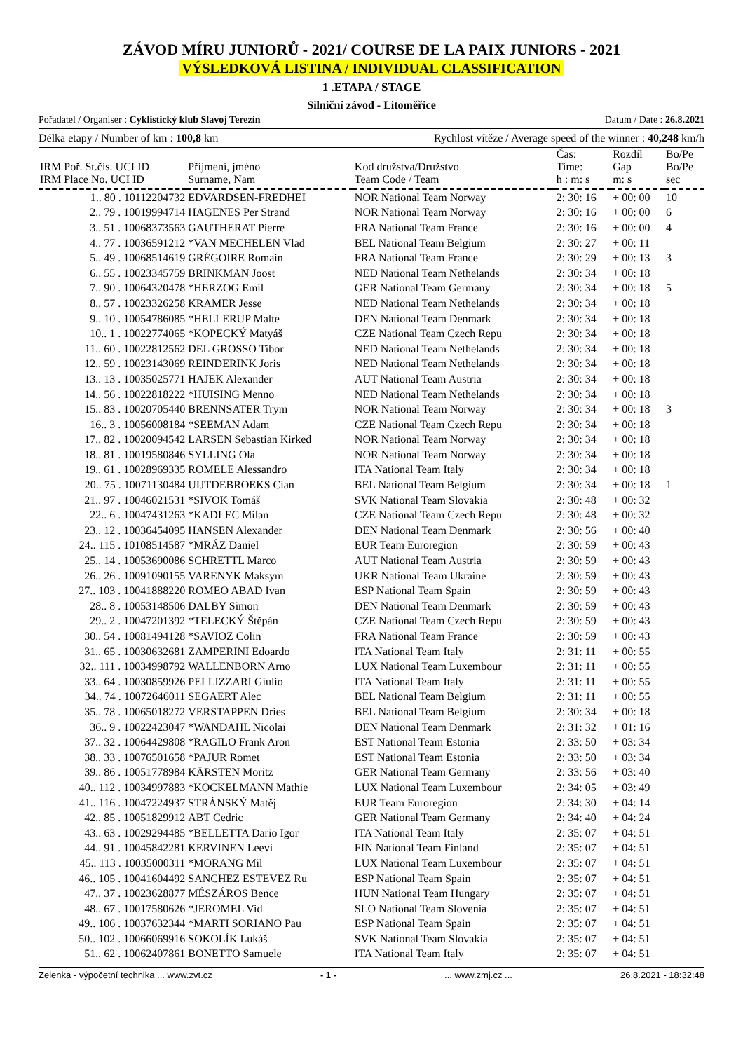ZÁVOD MÍRU JUNIORŮ - 2021/ COURSE DE LA PAIX JUNIORS - 2021
VÝSLEDKOVÁ LISTINA / INDIVIDUAL CLASSIFICATION
1 .ETAPA / STAGE
Silniční závod - Litoměřice
Pořadatel / Organiser : Cyklistický klub Slavoj Terezín Datum / Date : 26.8.2021
Délka etapy / Number of km : 100,8 km Rychlost vítěze / Average speed of the winner : 40,248 km/h
| | | | | Čas: | Rozdíl | Bo/Pe |
| --- | --- | --- | --- | --- | --- | --- |
| IRM Poř. St.čís. UCI ID IRM Place No. UCI ID | Příjmení, jméno Surname, Nam | Kod družstva/Družstvo Team Code / Team | | Time: h : m: s | Gap m: s | Bo/Pe sec |
| 1.. 80 . 10112204732 | EDVARDSEN-FREDHEI | NOR National Team Norway | | 2: 30: 16 | + 00: 00 | 10 |
| 2.. 79 . 10019994714 | HAGENES Per Strand | NOR National Team Norway | | 2: 30: 16 | + 00: 00 | 6 |
| 3.. 51 . 10068373563 | GAUTHERAT Pierre | FRA National Team France | | 2: 30: 16 | + 00: 00 | 4 |
| 4.. 77 . 10036591212 | *VAN MECHELEN Vlad | BEL National Team Belgium | | 2: 30: 27 | + 00: 11 | |
| 5.. 49 . 10068514619 | GRÉGOIRE Romain | FRA National Team France | | 2: 30: 29 | + 00: 13 | 3 |
| 6.. 55 . 10023345759 | BRINKMAN Joost | NED National Team Nethelands | | 2: 30: 34 | + 00: 18 | |
| 7.. 90 . 10064320478 | *HERZOG Emil | GER National Team Germany | | 2: 30: 34 | + 00: 18 | 5 |
| 8.. 57 . 10023326258 | KRAMER Jesse | NED National Team Nethelands | | 2: 30: 34 | + 00: 18 | |
| 9.. 10 . 10054786085 | *HELLERUP Malte | DEN National Team Denmark | | 2: 30: 34 | + 00: 18 | |
| 10.. 1 . 10022774065 | *KOPECKÝ Matyáš | CZE National Team Czech Repu | | 2: 30: 34 | + 00: 18 | |
| 11.. 60 . 10022812562 | DEL GROSSO Tibor | NED National Team Nethelands | | 2: 30: 34 | + 00: 18 | |
| 12.. 59 . 10023143069 | REINDERINK Joris | NED National Team Nethelands | | 2: 30: 34 | + 00: 18 | |
| 13.. 13 . 10035025771 | HAJEK Alexander | AUT National Team Austria | | 2: 30: 34 | + 00: 18 | |
| 14.. 56 . 10022818222 | *HUISING Menno | NED National Team Nethelands | | 2: 30: 34 | + 00: 18 | |
| 15.. 83 . 10020705440 | BRENNSATER Trym | NOR National Team Norway | | 2: 30: 34 | + 00: 18 | 3 |
| 16.. 3 . 10056008184 | *SEEMAN Adam | CZE National Team Czech Repu | | 2: 30: 34 | + 00: 18 | |
| 17.. 82 . 10020094542 | LARSEN Sebastian Kirked | NOR National Team Norway | | 2: 30: 34 | + 00: 18 | |
| 18.. 81 . 10019580846 | SYLLING Ola | NOR National Team Norway | | 2: 30: 34 | + 00: 18 | |
| 19.. 61 . 10028969335 | ROMELE Alessandro | ITA National Team Italy | | 2: 30: 34 | + 00: 18 | |
| 20.. 75 . 10071130484 | UIJTDEBROEKS Cian | BEL National Team Belgium | | 2: 30: 34 | + 00: 18 | 1 |
| 21.. 97 . 10046021531 | *SIVOK Tomáš | SVK National Team Slovakia | | 2: 30: 48 | + 00: 32 | |
| 22.. 6 . 10047431263 | *KADLEC Milan | CZE National Team Czech Repu | | 2: 30: 48 | + 00: 32 | |
| 23.. 12 . 10036454095 | HANSEN Alexander | DEN National Team Denmark | | 2: 30: 56 | + 00: 40 | |
| 24.. 115 . 10108514587 | *MRÁZ Daniel | EUR Team Euroregion | | 2: 30: 59 | + 00: 43 | |
| 25.. 14 . 10053690086 | SCHRETTL Marco | AUT National Team Austria | | 2: 30: 59 | + 00: 43 | |
| 26.. 26 . 10091090155 | VARENYK Maksym | UKR National Team Ukraine | | 2: 30: 59 | + 00: 43 | |
| 27.. 103 . 10041888220 | ROMEO ABAD Ivan | ESP National Team Spain | | 2: 30: 59 | + 00: 43 | |
| 28.. 8 . 10053148506 | DALBY Simon | DEN National Team Denmark | | 2: 30: 59 | + 00: 43 | |
| 29.. 2 . 10047201392 | *TELECKÝ Štěpán | CZE National Team Czech Repu | | 2: 30: 59 | + 00: 43 | |
| 30.. 54 . 10081494128 | *SAVIOZ Colin | FRA National Team France | | 2: 30: 59 | + 00: 43 | |
| 31.. 65 . 10030632681 | ZAMPERINI Edoardo | ITA National Team Italy | | 2: 31: 11 | + 00: 55 | |
| 32.. 111 . 10034998792 | WALLENBORN Arno | LUX National Team Luxembour | | 2: 31: 11 | + 00: 55 | |
| 33.. 64 . 10030859926 | PELLIZZARI Giulio | ITA National Team Italy | | 2: 31: 11 | + 00: 55 | |
| 34.. 74 . 10072646011 | SEGAERT Alec | BEL National Team Belgium | | 2: 31: 11 | + 00: 55 | |
| 35.. 78 . 10065018272 | VERSTAPPEN Dries | BEL National Team Belgium | | 2: 30: 34 | + 00: 18 | |
| 36.. 9 . 10022423047 | *WANDAHL Nicolai | DEN National Team Denmark | | 2: 31: 32 | + 01: 16 | |
| 37.. 32 . 10064429808 | *RAGILO Frank Aron | EST National Team Estonia | | 2: 33: 50 | + 03: 34 | |
| 38.. 33 . 10076501658 | *PAJUR Romet | EST National Team Estonia | | 2: 33: 50 | + 03: 34 | |
| 39.. 86 . 10051778984 | KÄRSTEN Moritz | GER National Team Germany | | 2: 33: 56 | + 03: 40 | |
| 40.. 112 . 10034997883 | *KOCKELMANN Mathie | LUX National Team Luxembour | | 2: 34: 05 | + 03: 49 | |
| 41.. 116 . 10047224937 | STRÁNSKÝ Matěj | EUR Team Euroregion | | 2: 34: 30 | + 04: 14 | |
| 42.. 85 . 10051829912 | ABT Cedric | GER National Team Germany | | 2: 34: 40 | + 04: 24 | |
| 43.. 63 . 10029294485 | *BELLETTA Dario Igor | ITA National Team Italy | | 2: 35: 07 | + 04: 51 | |
| 44.. 91 . 10045842281 | KERVINEN Leevi | FIN National Team Finland | | 2: 35: 07 | + 04: 51 | |
| 45.. 113 . 10035000311 | *MORANG Mil | LUX National Team Luxembour | | 2: 35: 07 | + 04: 51 | |
| 46.. 105 . 10041604492 | SANCHEZ ESTEVEZ Ru | ESP National Team Spain | | 2: 35: 07 | + 04: 51 | |
| 47.. 37 . 10023628877 | MÉSZÁROS Bence | HUN National Team Hungary | | 2: 35: 07 | + 04: 51 | |
| 48.. 67 . 10017580626 | *JEROMEL Vid | SLO National Team Slovenia | | 2: 35: 07 | + 04: 51 | |
| 49.. 106 . 10037632344 | *MARTI SORIANO Pau | ESP National Team Spain | | 2: 35: 07 | + 04: 51 | |
| 50.. 102 . 10066069916 | SOKOLÍK Lukáš | SVK National Team Slovakia | | 2: 35: 07 | + 04: 51 | |
| 51.. 62 . 10062407861 | BONETTO Samuele | ITA National Team Italy | | 2: 35: 07 | + 04: 51 | |
Zelenka - výpočetní technika ... www.zvt.cz - 1 -... www.zmj.cz ... 26.8.2021 - 18:32:48